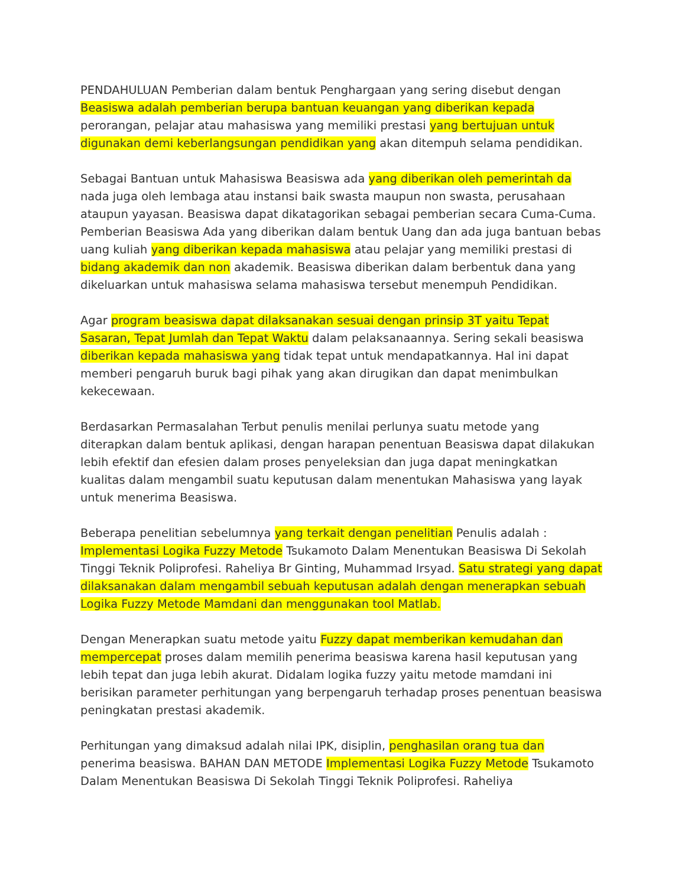PENDAHULUAN Pemberian dalam bentuk Penghargaan yang sering disebut dengan Beasiswa adalah pemberian berupa bantuan keuangan yang diberikan kepada perorangan, pelajar atau mahasiswa yang memiliki prestasi yang bertujuan untuk digunakan demi keberlangsungan pendidikan yang akan ditempuh selama pendidikan.
Sebagai Bantuan untuk Mahasiswa Beasiswa ada yang diberikan oleh pemerintah da nada juga oleh lembaga atau instansi baik swasta maupun non swasta, perusahaan ataupun yayasan. Beasiswa dapat dikatagorikan sebagai pemberian secara Cuma-Cuma. Pemberian Beasiswa Ada yang diberikan dalam bentuk Uang dan ada juga bantuan bebas uang kuliah yang diberikan kepada mahasiswa atau pelajar yang memiliki prestasi di bidang akademik dan non akademik. Beasiswa diberikan dalam berbentuk dana yang dikeluarkan untuk mahasiswa selama mahasiswa tersebut menempuh Pendidikan.
Agar program beasiswa dapat dilaksanakan sesuai dengan prinsip 3T yaitu Tepat Sasaran, Tepat Jumlah dan Tepat Waktu dalam pelaksanaannya. Sering sekali beasiswa diberikan kepada mahasiswa yang tidak tepat untuk mendapatkannya. Hal ini dapat memberi pengaruh buruk bagi pihak yang akan dirugikan dan dapat menimbulkan kekecewaan.
Berdasarkan Permasalahan Terbut penulis menilai perlunya suatu metode yang diterapkan dalam bentuk aplikasi, dengan harapan penentuan Beasiswa dapat dilakukan lebih efektif dan efesien dalam proses penyeleksian dan juga dapat meningkatkan kualitas dalam mengambil suatu keputusan dalam menentukan Mahasiswa yang layak untuk menerima Beasiswa.
Beberapa penelitian sebelumnya yang terkait dengan penelitian Penulis adalah : Implementasi Logika Fuzzy Metode Tsukamoto Dalam Menentukan Beasiswa Di Sekolah Tinggi Teknik Poliprofesi. Raheliya Br Ginting, Muhammad Irsyad. Satu strategi yang dapat dilaksanakan dalam mengambil sebuah keputusan adalah dengan menerapkan sebuah Logika Fuzzy Metode Mamdani dan menggunakan tool Matlab.
Dengan Menerapkan suatu metode yaitu Fuzzy dapat memberikan kemudahan dan mempercepat proses dalam memilih penerima beasiswa karena hasil keputusan yang lebih tepat dan juga lebih akurat. Didalam logika fuzzy yaitu metode mamdani ini berisikan parameter perhitungan yang berpengaruh terhadap proses penentuan beasiswa peningkatan prestasi akademik.
Perhitungan yang dimaksud adalah nilai IPK, disiplin, penghasilan orang tua dan penerima beasiswa. BAHAN DAN METODE Implementasi Logika Fuzzy Metode Tsukamoto Dalam Menentukan Beasiswa Di Sekolah Tinggi Teknik Poliprofesi. Raheliya